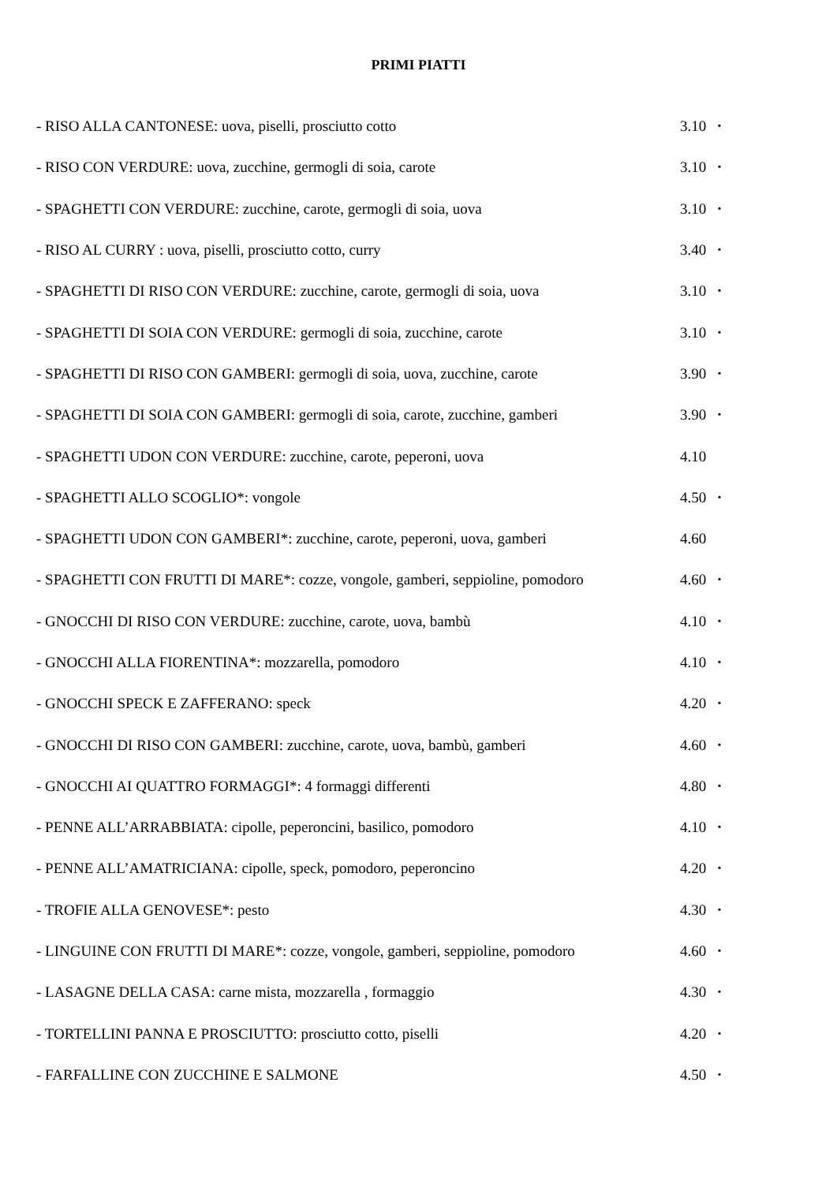PRIMI PIATTI
- RISO ALLA CANTONESE: uova, piselli, prosciutto cotto 3.10 •
- RISO CON VERDURE: uova, zucchine, germogli di soia, carote 3.10 •
- SPAGHETTI CON VERDURE: zucchine, carote, germogli di soia, uova 3.10 •
- RISO AL CURRY : uova, piselli, prosciutto cotto, curry 3.40 •
- SPAGHETTI DI RISO CON VERDURE: zucchine, carote, germogli di soia, uova 3.10 •
- SPAGHETTI DI SOIA CON VERDURE: germogli di soia, zucchine, carote 3.10 •
- SPAGHETTI DI RISO CON GAMBERI: germogli di soia, uova, zucchine, carote 3.90 •
- SPAGHETTI DI SOIA CON GAMBERI: germogli di soia, carote, zucchine, gamberi 3.90 •
- SPAGHETTI UDON CON VERDURE: zucchine, carote, peperoni, uova 4.10
- SPAGHETTI ALLO SCOGLIO*: vongole 4.50 •
- SPAGHETTI UDON CON GAMBERI*: zucchine, carote, peperoni, uova, gamberi 4.60
- SPAGHETTI CON FRUTTI DI MARE*: cozze, vongole, gamberi, seppioline, pomodoro 4.60 •
- GNOCCHI DI RISO CON VERDURE: zucchine, carote, uova, bambù 4.10 •
- GNOCCHI ALLA FIORENTINA*: mozzarella, pomodoro 4.10 •
- GNOCCHI SPECK E ZAFFERANO: speck 4.20 •
- GNOCCHI DI RISO CON GAMBERI: zucchine, carote, uova, bambù, gamberi 4.60 •
- GNOCCHI AI QUATTRO FORMAGGI*: 4 formaggi differenti 4.80 •
- PENNE ALL’ARRABBIATA: cipolle, peperoncini, basilico, pomodoro 4.10 •
- PENNE ALL’AMATRICIANA: cipolle, speck, pomodoro, peperoncino 4.20 •
- TROFIE ALLA GENOVESE*: pesto 4.30 •
- LINGUINE CON FRUTTI DI MARE*: cozze, vongole, gamberi, seppioline, pomodoro 4.60 •
- LASAGNE DELLA CASA: carne mista, mozzarella , formaggio 4.30 •
- TORTELLINI PANNA E PROSCIUTTO: prosciutto cotto, piselli 4.20 •
- FARFALLINE CON ZUCCHINE E SALMONE 4.50 •